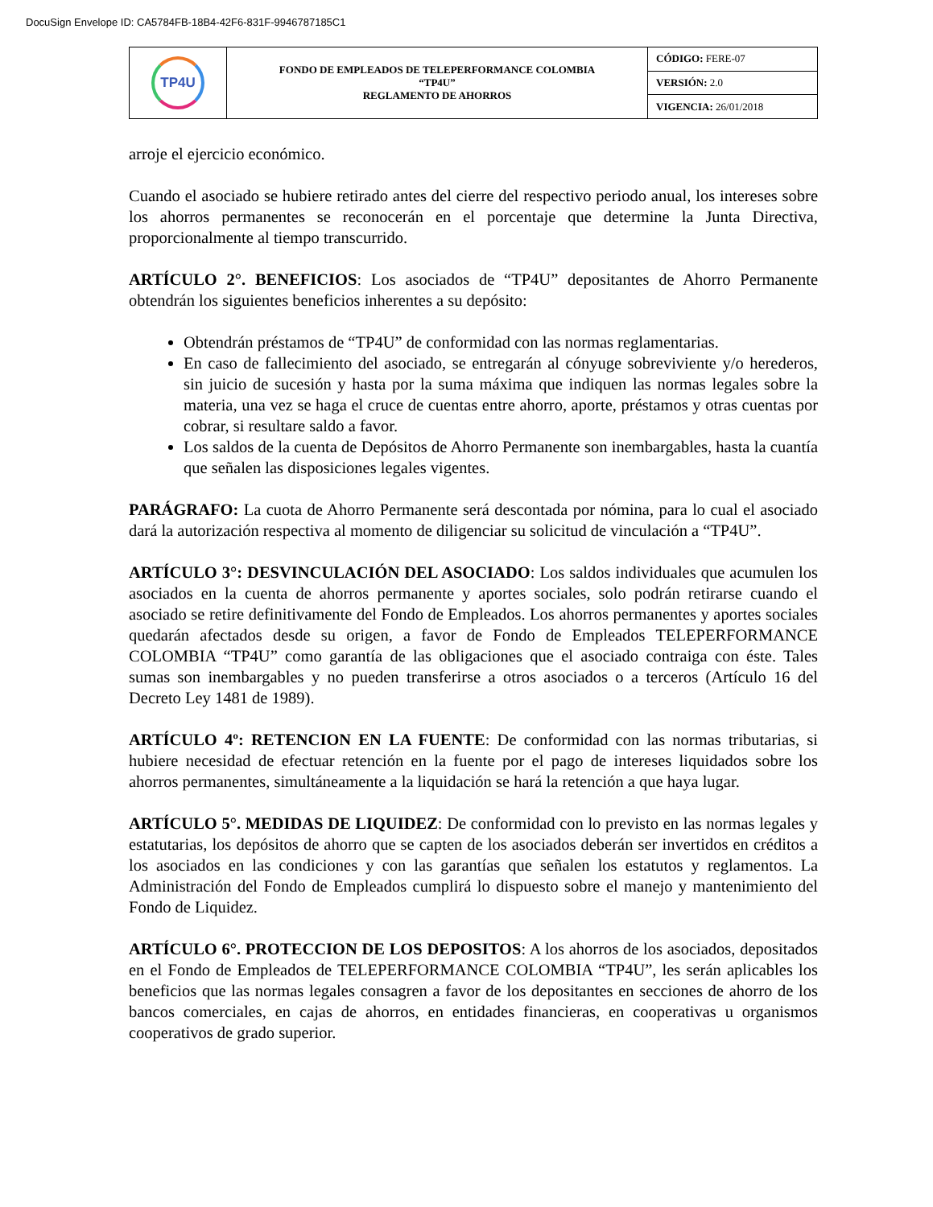DocuSign Envelope ID: CA5784FB-18B4-42F6-831F-9946787185C1
| TP4U | FONDO DE EMPLEADOS DE TELEPERFORMANCE COLOMBIA “TP4U” REGLAMENTO DE AHORROS | CÓDIGO: FERE-07 |
| | | VERSIÓN: 2.0 |
| | | VIGENCIA: 26/01/2018 |
arroje el ejercicio económico.
Cuando el asociado se hubiere retirado antes del cierre del respectivo periodo anual, los intereses sobre los ahorros permanentes se reconocerán en el porcentaje que determine la Junta Directiva, proporcionalmente al tiempo transcurrido.
ARTÍCULO 2°. BENEFICIOS: Los asociados de “TP4U” depositantes de Ahorro Permanente obtendrán los siguientes beneficios inherentes a su depósito:
Obtendrán préstamos de “TP4U” de conformidad con las normas reglamentarias.
En caso de fallecimiento del asociado, se entregarán al cónyuge sobreviviente y/o herederos, sin juicio de sucesión y hasta por la suma máxima que indiquen las normas legales sobre la materia, una vez se haga el cruce de cuentas entre ahorro, aporte, préstamos y otras cuentas por cobrar, si resultare saldo a favor.
Los saldos de la cuenta de Depósitos de Ahorro Permanente son inembargables, hasta la cuantía que señalen las disposiciones legales vigentes.
PARÁGRAFO: La cuota de Ahorro Permanente será descontada por nómina, para lo cual el asociado dará la autorización respectiva al momento de diligenciar su solicitud de vinculación a “TP4U”.
ARTÍCULO 3°: DESVINCULACIÓN DEL ASOCIADO: Los saldos individuales que acumulen los asociados en la cuenta de ahorros permanente y aportes sociales, solo podrán retirarse cuando el asociado se retire definitivamente del Fondo de Empleados. Los ahorros permanentes y aportes sociales quedarán afectados desde su origen, a favor de Fondo de Empleados TELEPERFORMANCE COLOMBIA “TP4U” como garantía de las obligaciones que el asociado contraiga con éste. Tales sumas son inembargables y no pueden transferirse a otros asociados o a terceros (Artículo 16 del Decreto Ley 1481 de 1989).
ARTÍCULO 4º: RETENCION EN LA FUENTE: De conformidad con las normas tributarias, si hubiere necesidad de efectuar retención en la fuente por el pago de intereses liquidados sobre los ahorros permanentes, simultáneamente a la liquidación se hará la retención a que haya lugar.
ARTÍCULO 5°. MEDIDAS DE LIQUIDEZ: De conformidad con lo previsto en las normas legales y estatutarias, los depósitos de ahorro que se capten de los asociados deberán ser invertidos en créditos a los asociados en las condiciones y con las garantías que señalen los estatutos y reglamentos. La Administración del Fondo de Empleados cumplirá lo dispuesto sobre el manejo y mantenimiento del Fondo de Liquidez.
ARTÍCULO 6°. PROTECCION DE LOS DEPOSITOS: A los ahorros de los asociados, depositados en el Fondo de Empleados de TELEPERFORMANCE COLOMBIA “TP4U”, les serán aplicables los beneficios que las normas legales consagren a favor de los depositantes en secciones de ahorro de los bancos comerciales, en cajas de ahorros, en entidades financieras, en cooperativas u organismos cooperativos de grado superior.